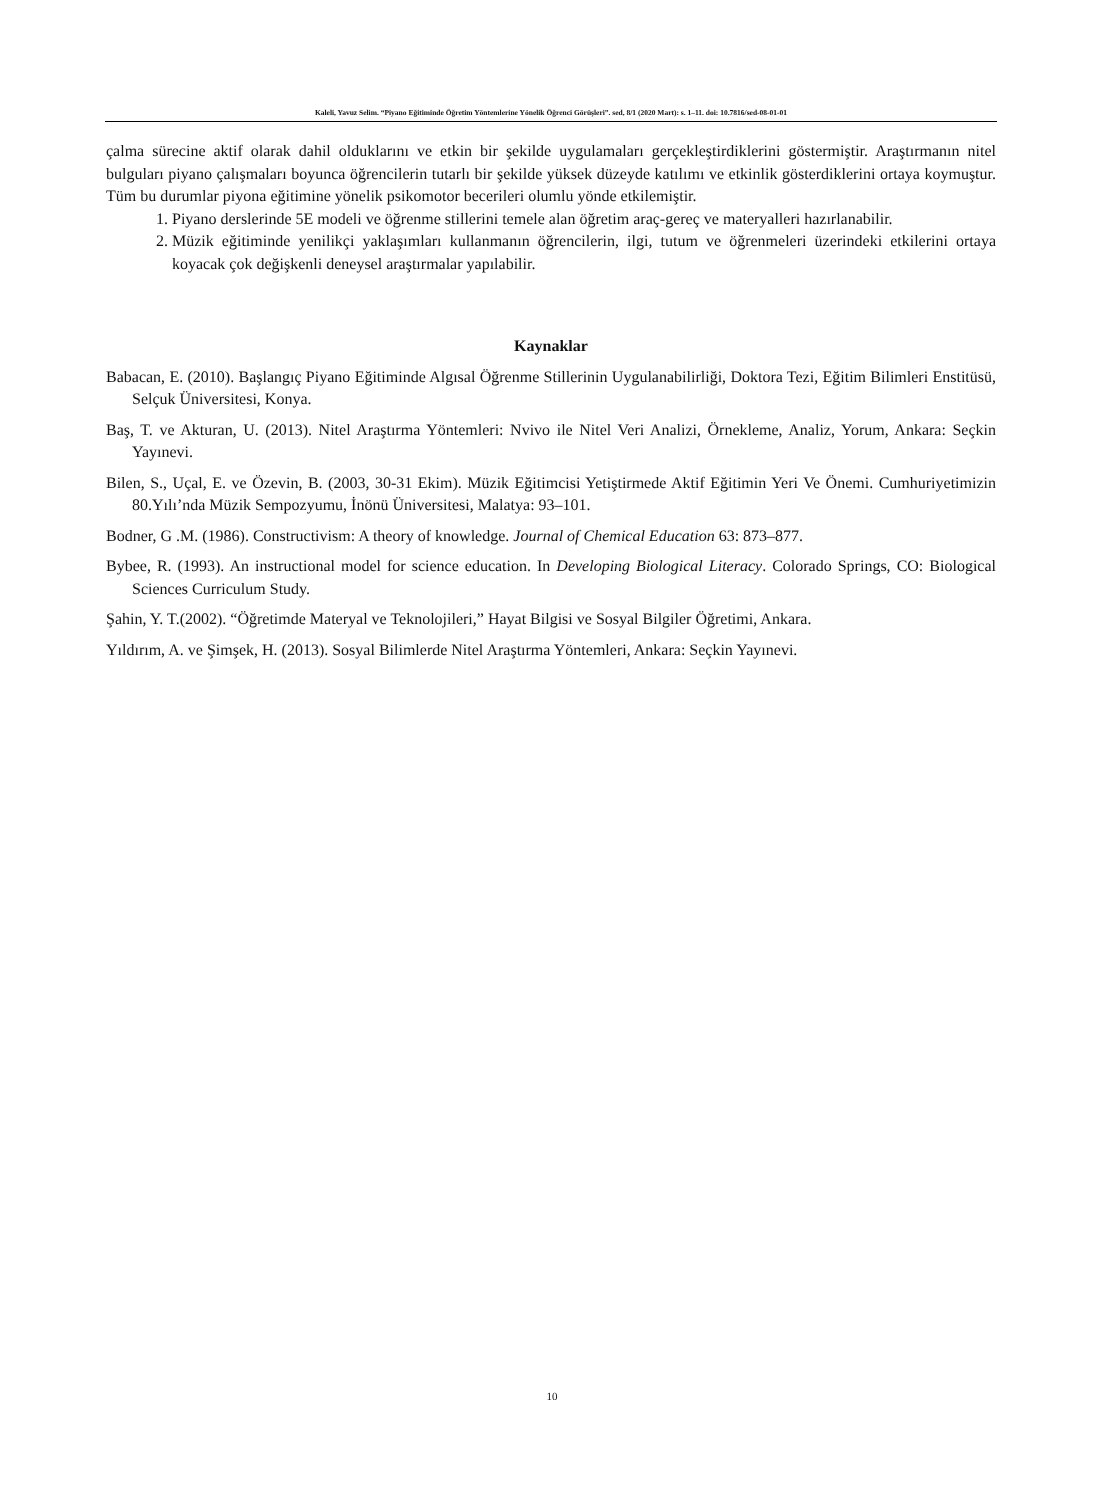Kaleli, Yavuz Selim. “Piyano Eğitiminde Öğretim Yöntemlerine Yönelik Öğrenci Görüşleri”. sed, 8/1 (2020 Mart): s. 1–11. doi: 10.7816/sed-08-01-01
çalma sürecine aktif olarak dahil olduklarını ve etkin bir şekilde uygulamaları gerçekleştirdiklerini göstermiştir. Araştırmanın nitel bulguları piyano çalışmaları boyunca öğrencilerin tutarlı bir şekilde yüksek düzeyde katılımı ve etkinlik gösterdiklerini ortaya koymuştur. Tüm bu durumlar piyona eğitimine yönelik psikomotor becerileri olumlu yönde etkilemiştir.
1. Piyano derslerinde 5E modeli ve öğrenme stillerini temele alan öğretim araç-gereç ve materyalleri hazırlanabilir.
2. Müzik eğitiminde yenilikçi yaklaşımları kullanmanın öğrencilerin, ilgi, tutum ve öğrenmeleri üzerindeki etkilerini ortaya koyacak çok değişkenli deneysel araştırmalar yapılabilir.
Kaynaklar
Babacan, E. (2010). Başlangıç Piyano Eğitiminde Algısal Öğrenme Stillerinin Uygulanabilirliği, Doktora Tezi, Eğitim Bilimleri Enstitüsü, Selçuk Üniversitesi, Konya.
Baş, T. ve Akturan, U. (2013). Nitel Araştırma Yöntemleri: Nvivo ile Nitel Veri Analizi, Örnekleme, Analiz, Yorum, Ankara: Seçkin Yayınevi.
Bilen, S., Uçal, E. ve Özevin, B. (2003, 30-31 Ekim). Müzik Eğitimcisi Yetiştirmede Aktif Eğitimin Yeri Ve Önemi. Cumhuriyetimizin 80.Yılı’nda Müzik Sempozyumu, İnönü Üniversitesi, Malatya: 93–101.
Bodner, G .M. (1986). Constructivism: A theory of knowledge. Journal of Chemical Education 63: 873–877.
Bybee, R. (1993). An instructional model for science education. In Developing Biological Literacy. Colorado Springs, CO: Biological Sciences Curriculum Study.
Şahin, Y. T.(2002). “Öğretimde Materyal ve Teknolojileri,” Hayat Bilgisi ve Sosyal Bilgiler Öğretimi, Ankara.
Yıldırım, A. ve Şimşek, H. (2013). Sosyal Bilimlerde Nitel Araştırma Yöntemleri, Ankara: Seçkin Yayınevi.
10